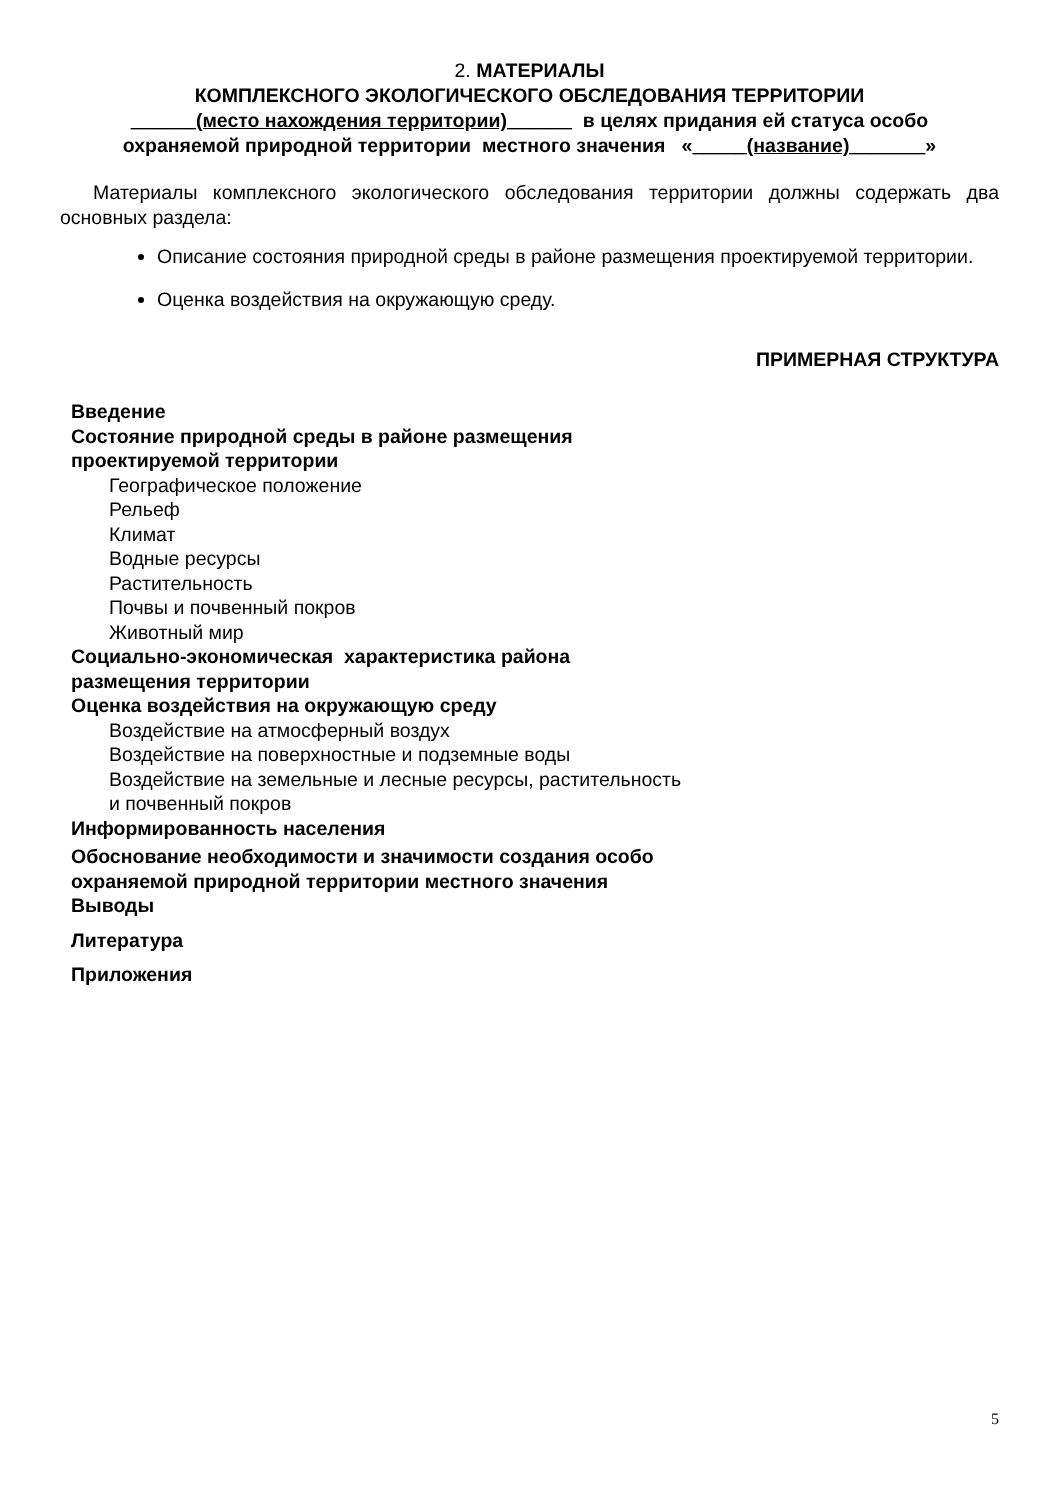2. МАТЕРИАЛЫ
КОМПЛЕКСНОГО ЭКОЛОГИЧЕСКОГО ОБСЛЕДОВАНИЯ ТЕРРИТОРИИ
______(место нахождения территории)______ в целях придания ей статуса особо
охраняемой природной территории местного значения «_____(название)_______»
Материалы комплексного экологического обследования территории должны содержать два основных раздела:
Описание состояния природной среды в районе размещения проектируемой территории.
Оценка воздействия на окружающую среду.
ПРИМЕРНАЯ СТРУКТУРА
Введение
Состояние природной среды в районе размещения проектируемой территории
Географическое положение
Рельеф
Климат
Водные ресурсы
Растительность
Почвы и почвенный покров
Животный мир
Социально-экономическая характеристика района размещения территории
Оценка воздействия на окружающую среду
Воздействие на атмосферный воздух
Воздействие на поверхностные и подземные воды
Воздействие на земельные и лесные ресурсы, растительность
и почвенный покров
Информированность населения
Обоснование необходимости и значимости создания особо охраняемой природной территории местного значения
Выводы
Литература
Приложения
5